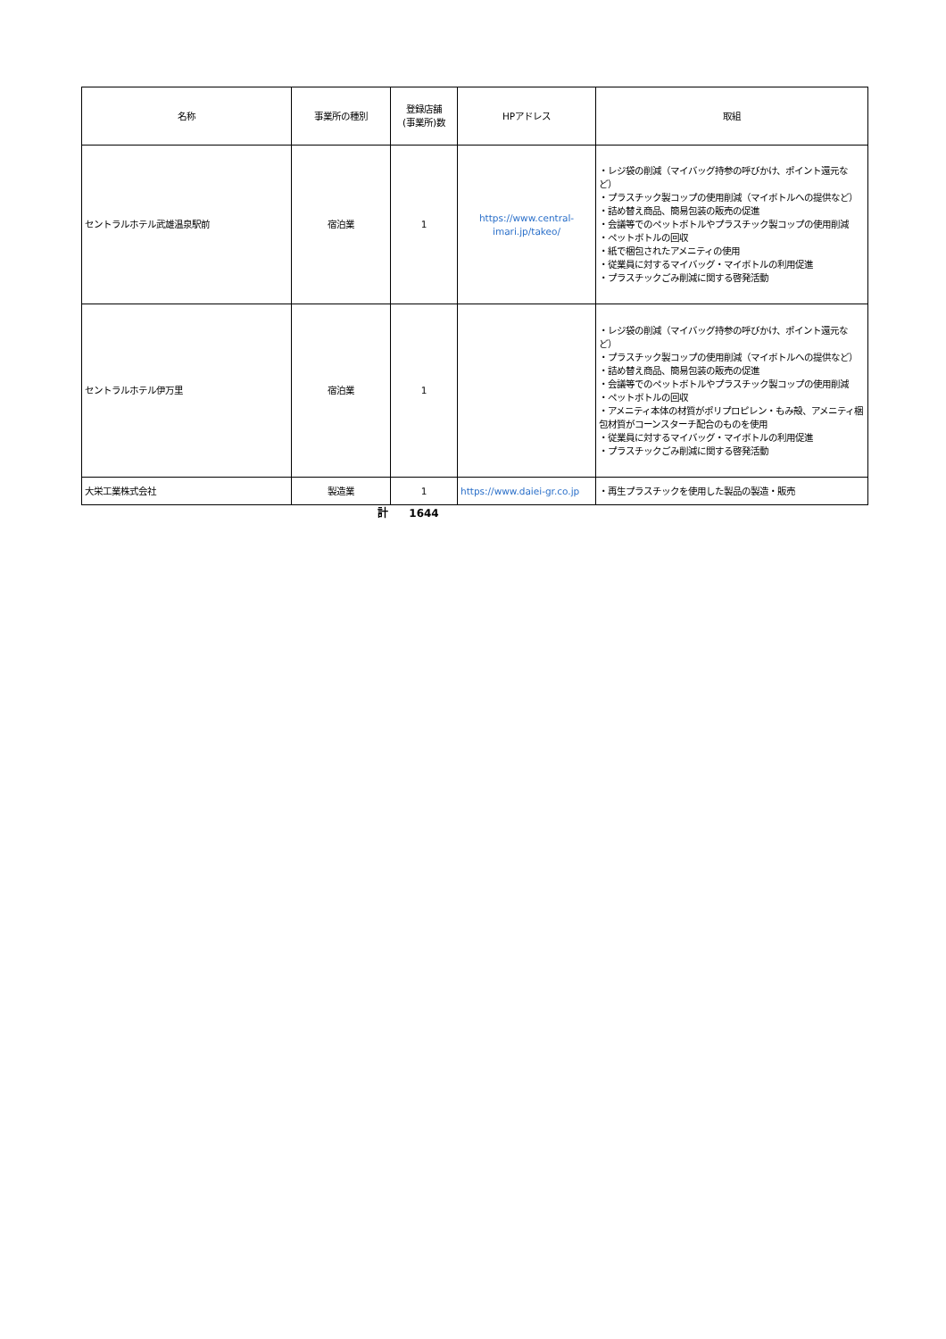| 名称 | 事業所の種別 | 登録店舗 (事業所)数 | HPアドレス | 取組 |
| --- | --- | --- | --- | --- |
| セントラルホテル武雄温泉駅前 | 宿泊業 | 1 | https://www.central-imari.jp/takeo/ | ・レジ袋の削減（マイバッグ持参の呼びかけ、ポイント還元など） ・プラスチック製コップの使用削減（マイボトルへの提供など） ・詰め替え商品、簡易包装の販売の促進 ・会議等でのペットボトルやプラスチック製コップの使用削減 ・ペットボトルの回収 ・紙で梱包されたアメニティの使用 ・従業員に対するマイバッグ・マイボトルの利用促進 ・プラスチックごみ削減に関する啓発活動 |
| セントラルホテル伊万里 | 宿泊業 | 1 | | ・レジ袋の削減（マイバッグ持参の呼びかけ、ポイント還元など） ・プラスチック製コップの使用削減（マイボトルへの提供など） ・詰め替え商品、簡易包装の販売の促進 ・会議等でのペットボトルやプラスチック製コップの使用削減 ・ペットボトルの回収 ・アメニティ本体の材質がポリプロピレン・もみ殻、アメニティ梱包材質がコーンスターチ配合のものを使用 ・従業員に対するマイバッグ・マイボトルの利用促進 ・プラスチックごみ削減に関する啓発活動 |
| 大栄工業株式会社 | 製造業 | 1 | https://www.daiei-gr.co.jp | ・再生プラスチックを使用した製品の製造・販売 |
| | 計 | 1644 | | |